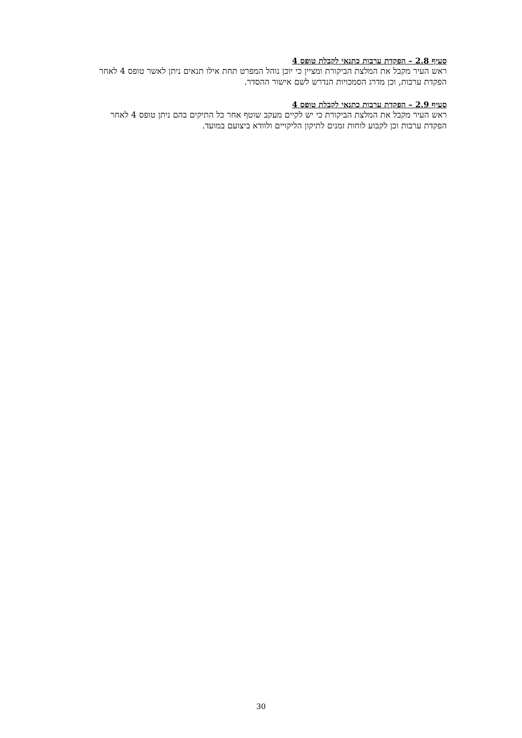סעיף 2.8 – הפקדת ערבות כתנאי לקבלת טופס 4
ראש העיר מקבל את המלצת הביקורת ומציין כי יוכן נוהל המפרט תחת אילו תנאים ניתן לאשר טופס 4 לאחר הפקדת ערבות, וכן מדרג הסמכויות הנדרש לשם אישור ההסדר.
סעיף 2.9 – הפקדת ערבות כתנאי לקבלת טופס 4
ראש העיר מקבל את המלצת הביקורת כי יש לקיים מעקב שוטף אחר כל התיקים בהם ניתן טופס 4 לאחר הפקדת ערבות וכן לקבוע לוחות זמנים לתיקון הליקויים ולוודא ביצועם במועד.
30